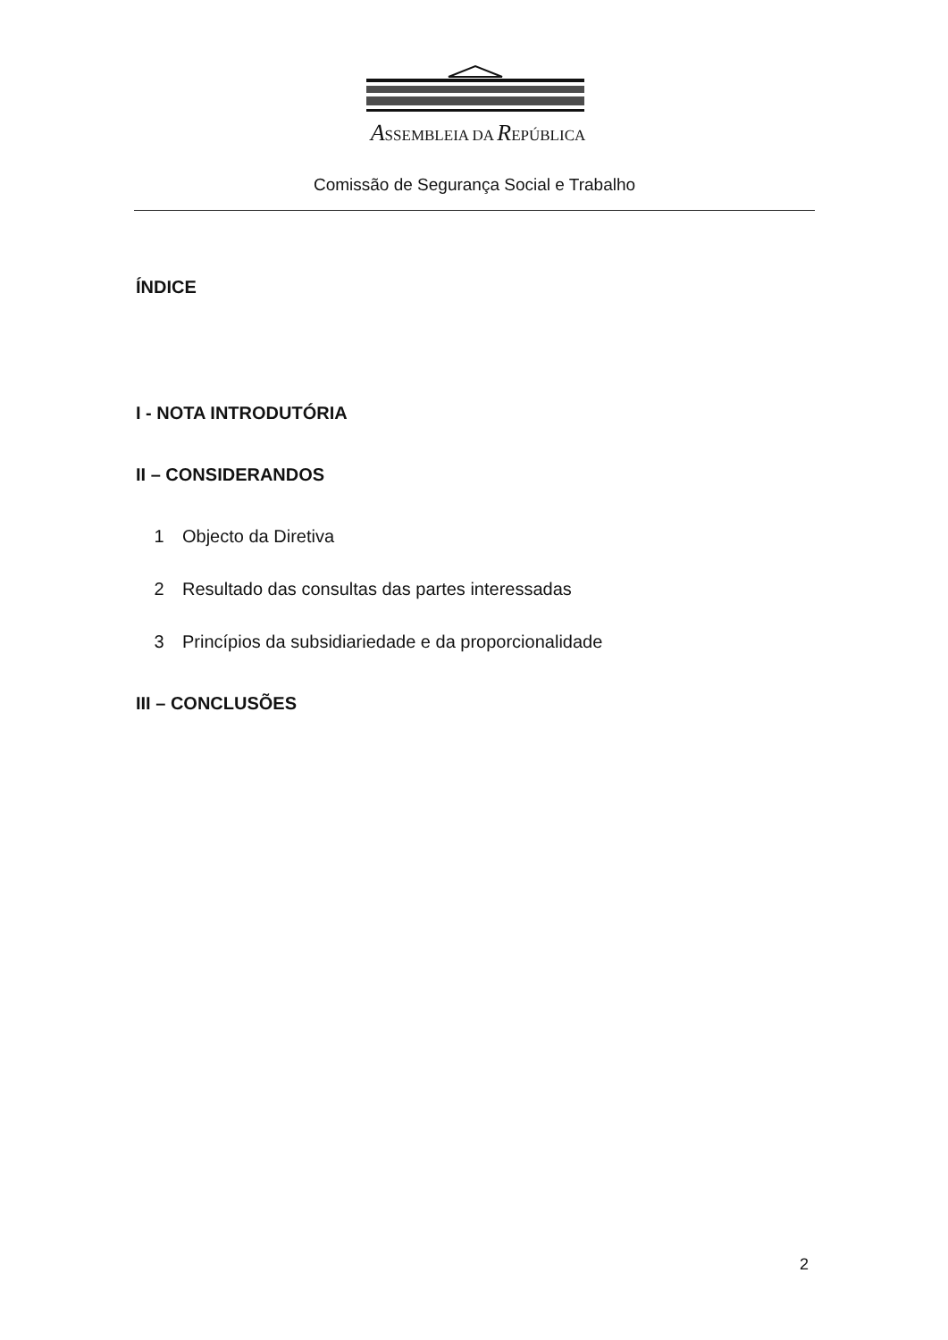ASSEMBLEIA DA REPÚBLICA
Comissão de Segurança Social e Trabalho
ÍNDICE
I - NOTA INTRODUTÓRIA
II – CONSIDERANDOS
1 Objecto da Diretiva
2 Resultado das consultas das partes interessadas
3 Princípios da subsidiariedade e da proporcionalidade
III – CONCLUSÕES
2